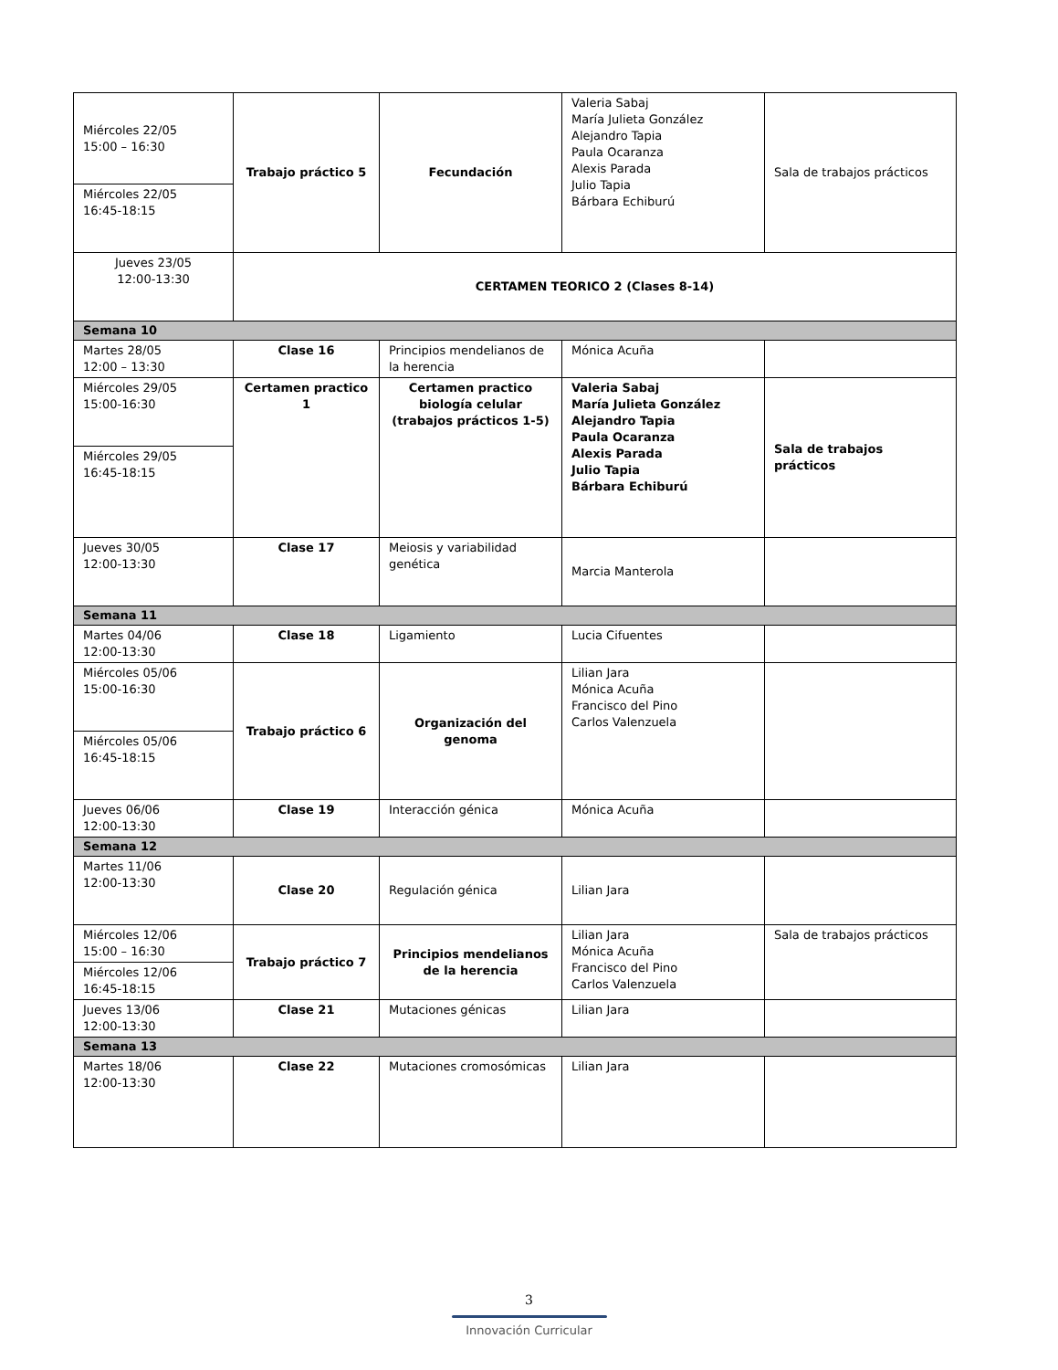| Miércoles 22/05 15:00 – 16:30 | Trabajo práctico 5 | Fecundación | Valeria Sabaj María Julieta González Alejandro Tapia Paula Ocaranza Alexis Parada Julio Tapia Bárbara Echiburú | Sala de trabajos prácticos |
| Miércoles 22/05 16:45-18:15 | | | | |
| Jueves 23/05 12:00-13:30 | CERTAMEN TEORICO 2 (Clases 8-14) | | | |
| Semana 10 | | | | |
| Martes 28/05 12:00 – 13:30 | Clase 16 | Principios mendelianos de la herencia | Mónica Acuña | |
| Miércoles 29/05 15:00-16:30 | Certamen practico 1 | Certamen practico biología celular (trabajos prácticos 1-5) | Valeria Sabaj María Julieta González Alejandro Tapia Paula Ocaranza Alexis Parada Julio Tapia Bárbara Echiburú | Sala de trabajos prácticos |
| Miércoles 29/05 16:45-18:15 | | | | |
| Jueves 30/05 12:00-13:30 | Clase 17 | Meiosis y variabilidad genética | Marcia Manterola | |
| Semana 11 | | | | |
| Martes 04/06 12:00-13:30 | Clase 18 | Ligamiento | Lucia Cifuentes | |
| Miércoles 05/06 15:00-16:30 | Trabajo práctico 6 | Organización del genoma | Lilian Jara Mónica Acuña Francisco del Pino Carlos Valenzuela | |
| Miércoles 05/06 16:45-18:15 | | | | |
| Jueves 06/06 12:00-13:30 | Clase 19 | Interacción génica | Mónica Acuña | |
| Semana 12 | | | | |
| Martes 11/06 12:00-13:30 | Clase 20 | Regulación génica | Lilian Jara | |
| Miércoles 12/06 15:00 – 16:30 | Trabajo práctico 7 | Principios mendelianos de la herencia | Lilian Jara Mónica Acuña Francisco del Pino Carlos Valenzuela | Sala de trabajos prácticos |
| Miércoles 12/06 16:45-18:15 | | | | |
| Jueves 13/06 12:00-13:30 | Clase 21 | Mutaciones génicas | Lilian Jara | |
| Semana 13 | | | | |
| Martes 18/06 12:00-13:30 | Clase 22 | Mutaciones cromosómicas | Lilian Jara | |
3
Innovación Curricular